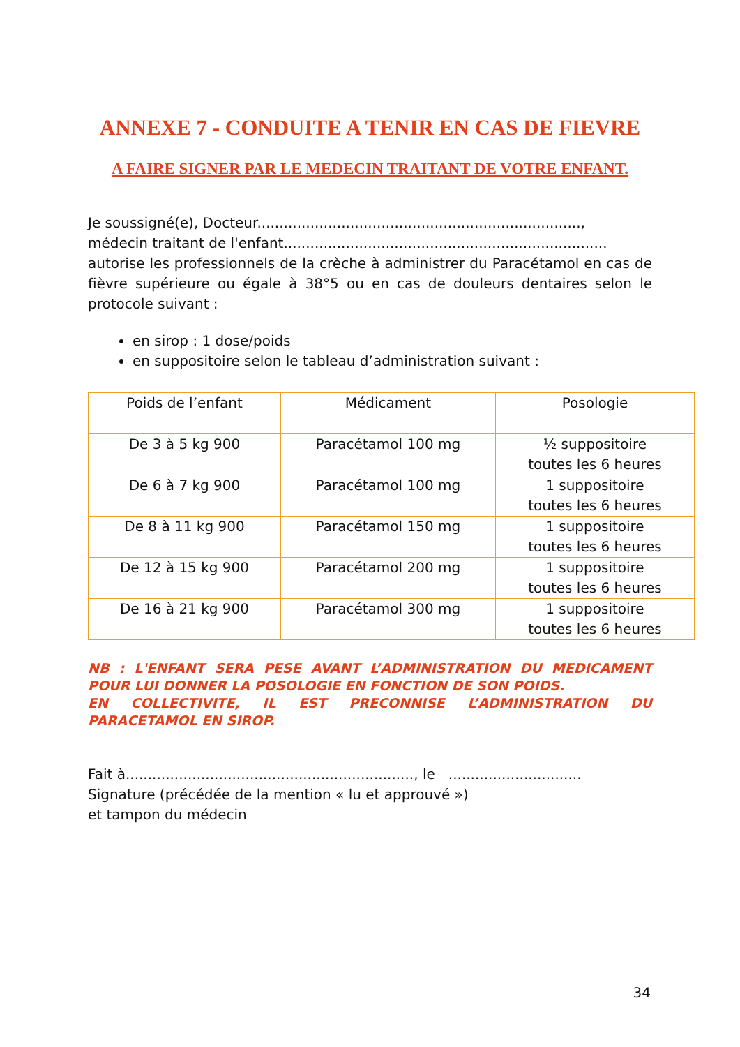ANNEXE 7 - CONDUITE A TENIR EN CAS DE FIEVRE
A FAIRE SIGNER PAR LE MEDECIN TRAITANT DE VOTRE ENFANT.
Je soussigné(e), Docteur.........................................................................,
médecin traitant de l'enfant.........................................................................
autorise les professionnels de la crèche à administrer du Paracétamol en cas de fièvre supérieure ou égale à 38°5 ou en cas de douleurs dentaires selon le protocole suivant :
en sirop : 1 dose/poids
en suppositoire selon le tableau d’administration suivant :
| Poids de l’enfant | Médicament | Posologie |
| --- | --- | --- |
| De 3 à 5 kg 900 | Paracétamol 100 mg | ½ suppositoire toutes les 6 heures |
| De 6 à 7 kg 900 | Paracétamol 100 mg | 1 suppositoire toutes les 6 heures |
| De 8 à 11 kg 900 | Paracétamol 150 mg | 1 suppositoire toutes les 6 heures |
| De 12 à 15 kg 900 | Paracétamol 200 mg | 1 suppositoire toutes les 6 heures |
| De 16 à 21 kg 900 | Paracétamol 300 mg | 1 suppositoire toutes les 6 heures |
NB : L'ENFANT SERA PESE AVANT L’ADMINISTRATION DU MEDICAMENT POUR LUI DONNER LA POSOLOGIE EN FONCTION DE SON POIDS.
EN COLLECTIVITE, IL EST PRECONNISE L’ADMINISTRATION DU PARACETAMOL EN SIROP.
Fait à................................................................., le ..............................
Signature (précédée de la mention « lu et approuvé »)
et tampon du médecin
34